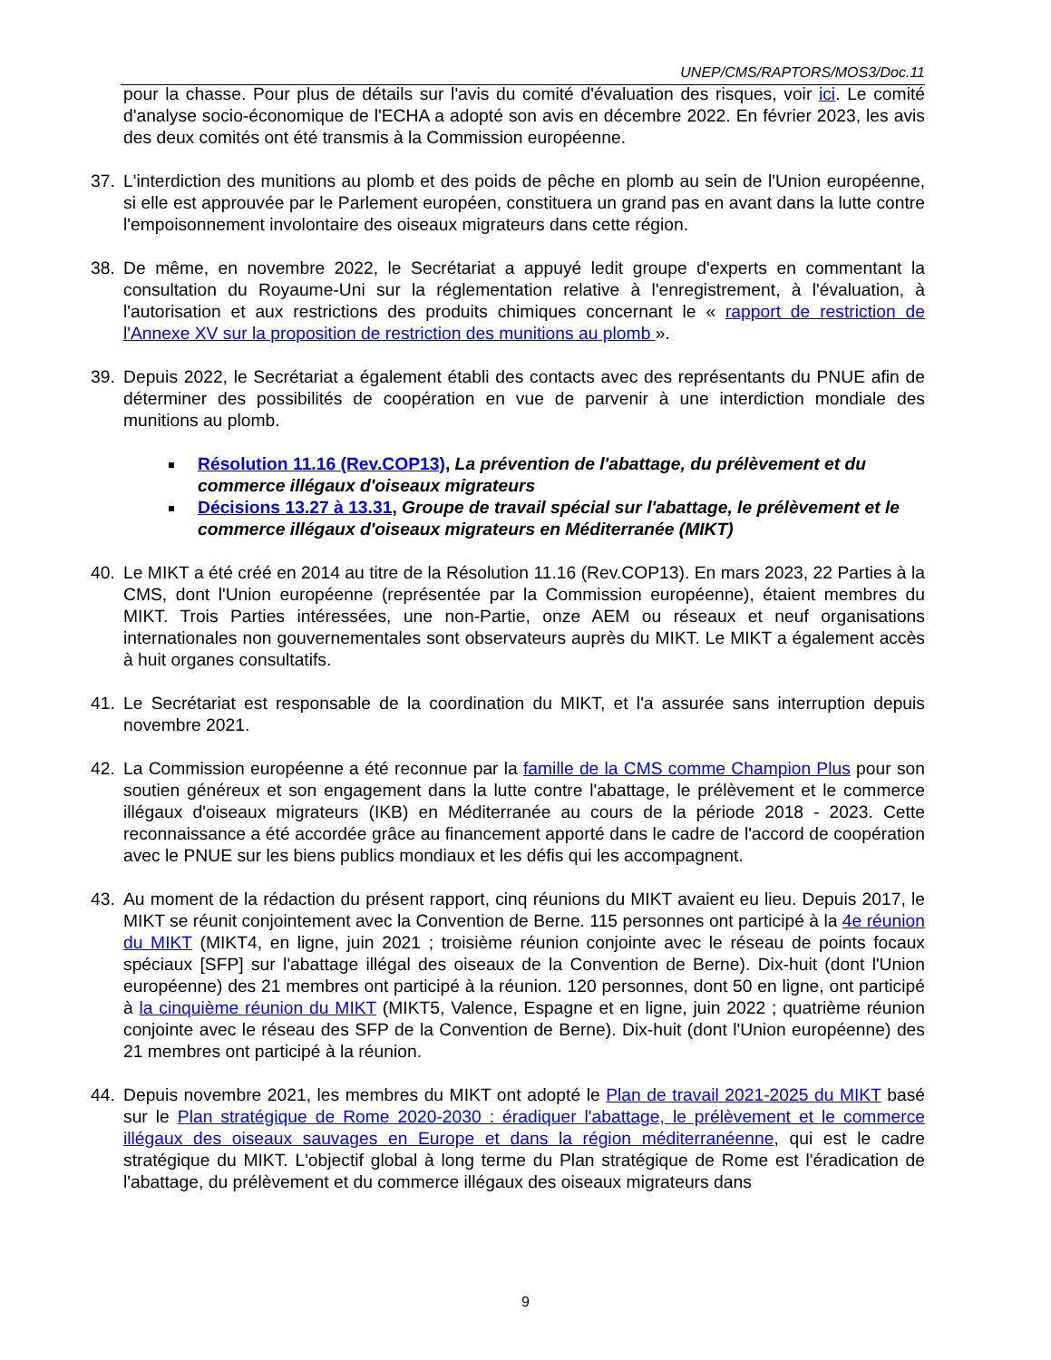UNEP/CMS/RAPTORS/MOS3/Doc.11
pour la chasse. Pour plus de détails sur l'avis du comité d'évaluation des risques, voir ici. Le comité d'analyse socio-économique de l'ECHA a adopté son avis en décembre 2022. En février 2023, les avis des deux comités ont été transmis à la Commission européenne.
37. L'interdiction des munitions au plomb et des poids de pêche en plomb au sein de l'Union européenne, si elle est approuvée par le Parlement européen, constituera un grand pas en avant dans la lutte contre l'empoisonnement involontaire des oiseaux migrateurs dans cette région.
38. De même, en novembre 2022, le Secrétariat a appuyé ledit groupe d'experts en commentant la consultation du Royaume-Uni sur la réglementation relative à l'enregistrement, à l'évaluation, à l'autorisation et aux restrictions des produits chimiques concernant le « rapport de restriction de l'Annexe XV sur la proposition de restriction des munitions au plomb ».
39. Depuis 2022, le Secrétariat a également établi des contacts avec des représentants du PNUE afin de déterminer des possibilités de coopération en vue de parvenir à une interdiction mondiale des munitions au plomb.
Résolution 11.16 (Rev.COP13), La prévention de l'abattage, du prélèvement et du commerce illégaux d'oiseaux migrateurs
Décisions 13.27 à 13.31, Groupe de travail spécial sur l'abattage, le prélèvement et le commerce illégaux d'oiseaux migrateurs en Méditerranée (MIKT)
40. Le MIKT a été créé en 2014 au titre de la Résolution 11.16 (Rev.COP13). En mars 2023, 22 Parties à la CMS, dont l'Union européenne (représentée par la Commission européenne), étaient membres du MIKT. Trois Parties intéressées, une non-Partie, onze AEM ou réseaux et neuf organisations internationales non gouvernementales sont observateurs auprès du MIKT. Le MIKT a également accès à huit organes consultatifs.
41. Le Secrétariat est responsable de la coordination du MIKT, et l'a assurée sans interruption depuis novembre 2021.
42. La Commission européenne a été reconnue par la famille de la CMS comme Champion Plus pour son soutien généreux et son engagement dans la lutte contre l'abattage, le prélèvement et le commerce illégaux d'oiseaux migrateurs (IKB) en Méditerranée au cours de la période 2018 - 2023. Cette reconnaissance a été accordée grâce au financement apporté dans le cadre de l'accord de coopération avec le PNUE sur les biens publics mondiaux et les défis qui les accompagnent.
43. Au moment de la rédaction du présent rapport, cinq réunions du MIKT avaient eu lieu. Depuis 2017, le MIKT se réunit conjointement avec la Convention de Berne. 115 personnes ont participé à la 4e réunion du MIKT (MIKT4, en ligne, juin 2021 ; troisième réunion conjointe avec le réseau de points focaux spéciaux [SFP] sur l'abattage illégal des oiseaux de la Convention de Berne). Dix-huit (dont l'Union européenne) des 21 membres ont participé à la réunion. 120 personnes, dont 50 en ligne, ont participé à la cinquième réunion du MIKT (MIKT5, Valence, Espagne et en ligne, juin 2022 ; quatrième réunion conjointe avec le réseau des SFP de la Convention de Berne). Dix-huit (dont l'Union européenne) des 21 membres ont participé à la réunion.
44. Depuis novembre 2021, les membres du MIKT ont adopté le Plan de travail 2021-2025 du MIKT basé sur le Plan stratégique de Rome 2020-2030 : éradiquer l'abattage, le prélèvement et le commerce illégaux des oiseaux sauvages en Europe et dans la région méditerranéenne, qui est le cadre stratégique du MIKT. L'objectif global à long terme du Plan stratégique de Rome est l'éradication de l'abattage, du prélèvement et du commerce illégaux des oiseaux migrateurs dans
9